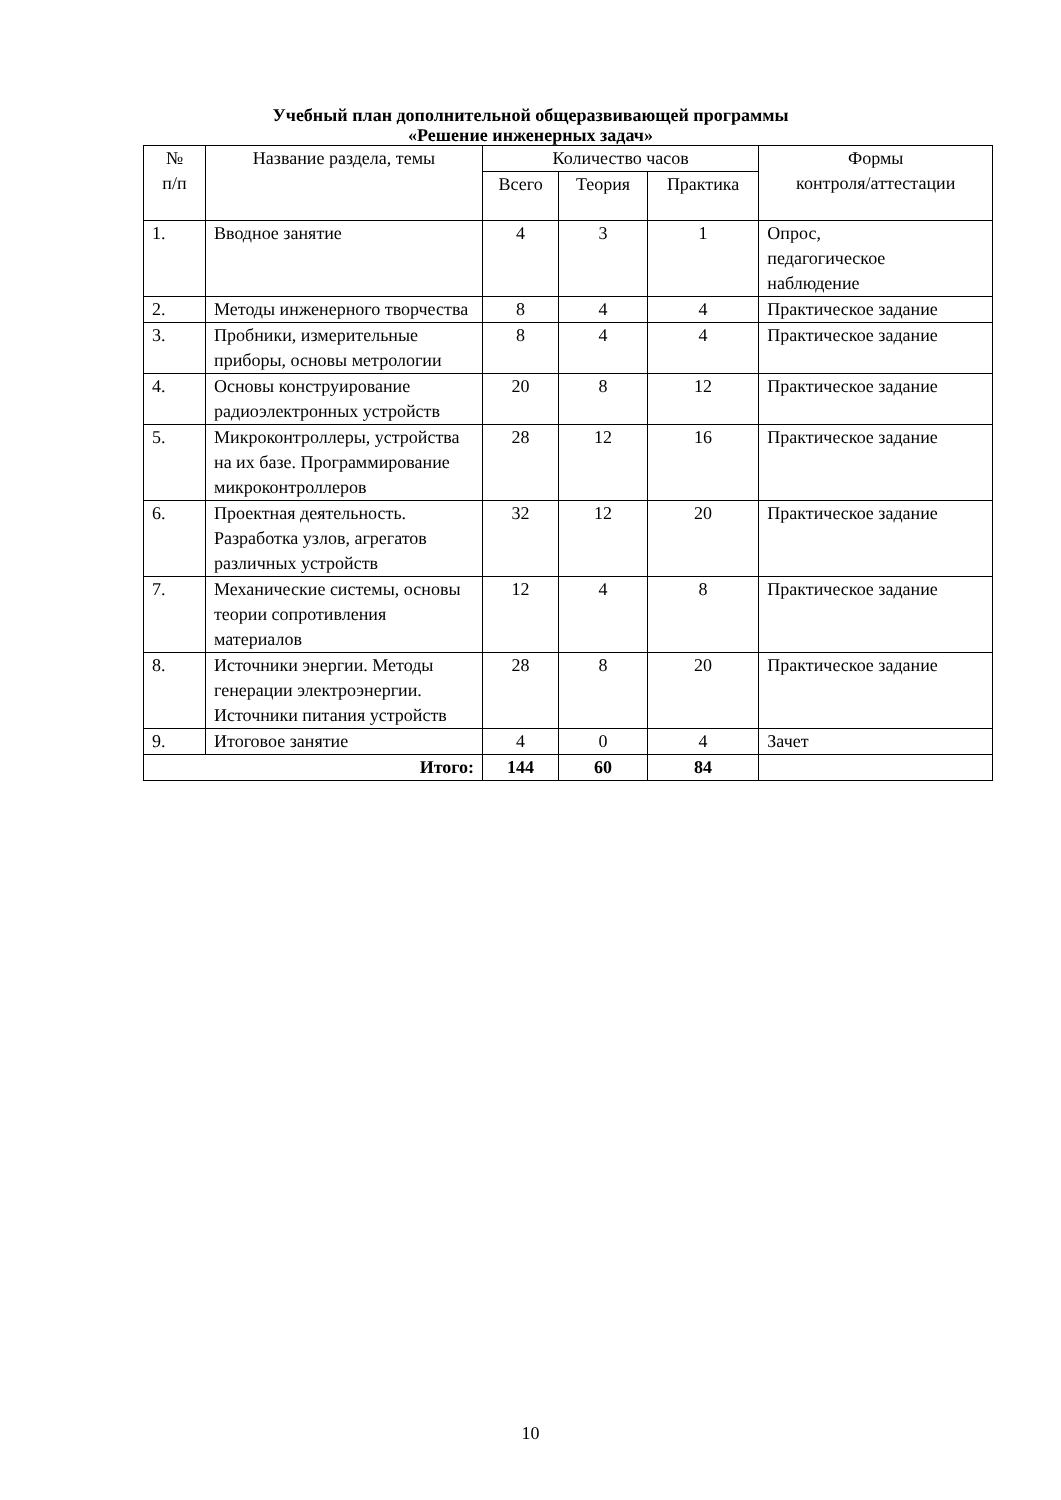Учебный план дополнительной общеразвивающей программы
«Решение инженерных задач»
| № п/п | Название раздела, темы | Количество часов | | | Формы контроля/аттестации |
| --- | --- | --- | --- | --- | --- |
| | | Всего | Теория | Практика | |
| 1. | Вводное занятие | 4 | 3 | 1 | Опрос, педагогическое наблюдение |
| 2. | Методы инженерного творчества | 8 | 4 | 4 | Практическое задание |
| 3. | Пробники, измерительные приборы, основы метрологии | 8 | 4 | 4 | Практическое задание |
| 4. | Основы конструирование радиоэлектронных устройств | 20 | 8 | 12 | Практическое задание |
| 5. | Микроконтроллеры, устройства на их базе. Программирование микроконтроллеров | 28 | 12 | 16 | Практическое задание |
| 6. | Проектная деятельность. Разработка узлов, агрегатов различных устройств | 32 | 12 | 20 | Практическое задание |
| 7. | Механические системы, основы теории сопротивления материалов | 12 | 4 | 8 | Практическое задание |
| 8. | Источники энергии. Методы генерации электроэнергии. Источники питания устройств | 28 | 8 | 20 | Практическое задание |
| 9. | Итоговое занятие | 4 | 0 | 4 | Зачет |
| Итого: | | 144 | 60 | 84 | |
10